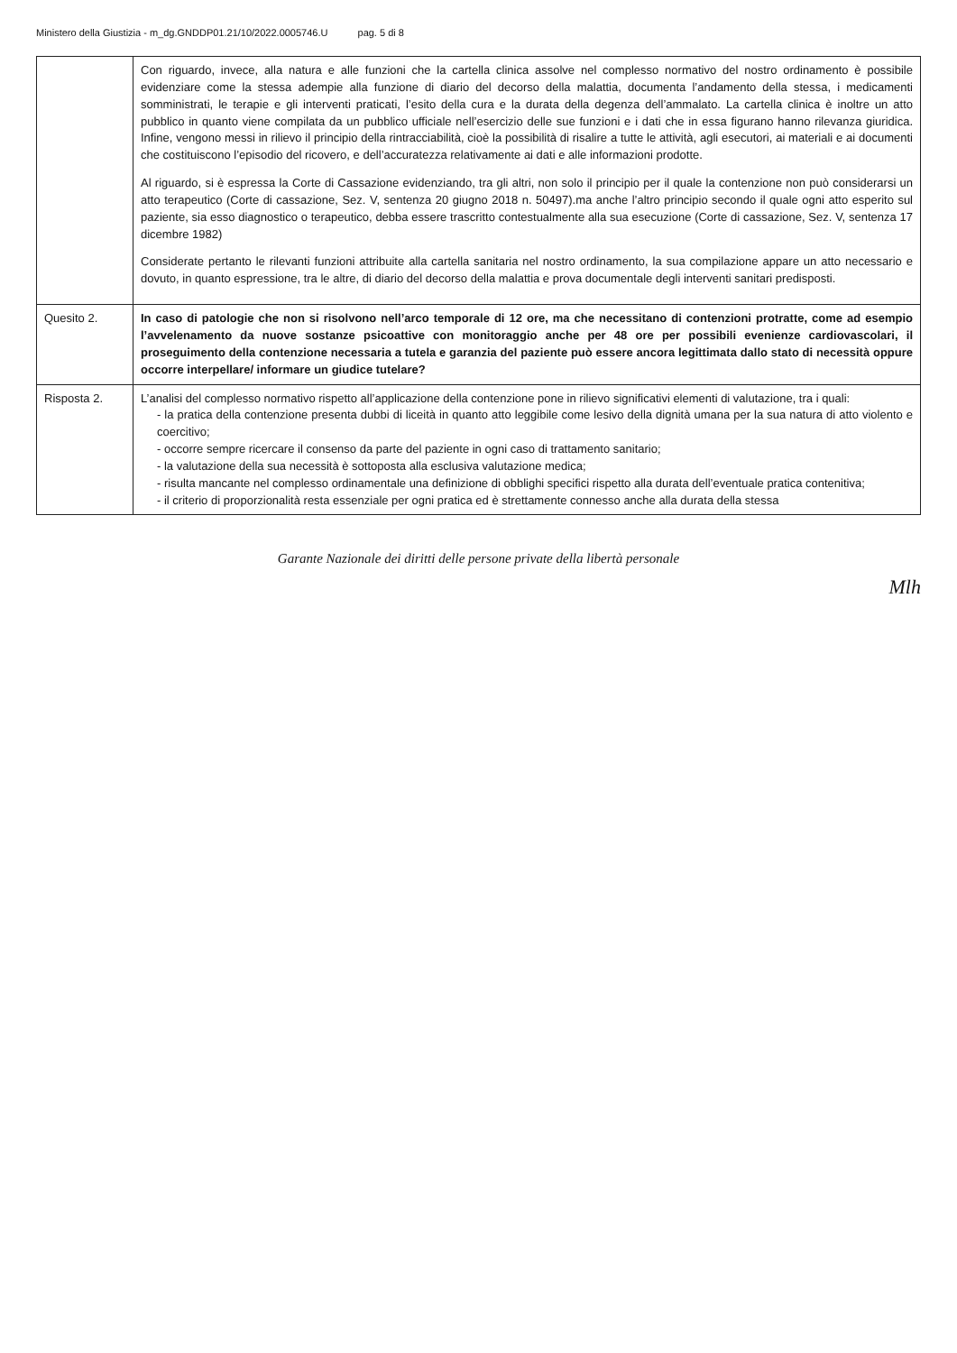Ministero della Giustizia - m_dg.GNDDP01.21/10/2022.0005746.U pag. 5 di 8
| | Con riguardo, invece, alla natura e alle funzioni che la cartella clinica assolve nel complesso normativo del nostro ordinamento è possibile evidenziare come la stessa adempie alla funzione di diario del decorso della malattia, documenta l’andamento della stessa, i medicamenti somministrati, le terapie e gli interventi praticati, l’esito della cura e la durata della degenza dell’ammalato. La cartella clinica è inoltre un atto pubblico in quanto viene compilata da un pubblico ufficiale nell’esercizio delle sue funzioni e i dati che in essa figurano hanno rilevanza giuridica. Infine, vengono messi in rilievo il principio della rintracciabilità, cioè la possibilità di risalire a tutte le attività, agli esecutori, ai materiali e ai documenti che costituiscono l’episodio del ricovero, e dell’accuratezza relativamente ai dati e alle informazioni prodotte. Al riguardo, si è espressa la Corte di Cassazione evidenziando, tra gli altri, non solo il principio per il quale la contenzione non può considerarsi un atto terapeutico (Corte di cassazione, Sez. V, sentenza 20 giugno 2018 n. 50497).ma anche l’altro principio secondo il quale ogni atto esperito sul paziente, sia esso diagnostico o terapeutico, debba essere trascritto contestualmente alla sua esecuzione (Corte di cassazione, Sez. V, sentenza 17 dicembre 1982) Considerate pertanto le rilevanti funzioni attribuite alla cartella sanitaria nel nostro ordinamento, la sua compilazione appare un atto necessario e dovuto, in quanto espressione, tra le altre, di diario del decorso della malattia e prova documentale degli interventi sanitari predisposti. |
| Quesito 2. | In caso di patologie che non si risolvono nell’arco temporale di 12 ore, ma che necessitano di contenzioni protratte, come ad esempio l’avvelenamento da nuove sostanze psicoattive con monitoraggio anche per 48 ore per possibili evenienze cardiovascolari, il proseguimento della contenzione necessaria a tutela e garanzia del paziente può essere ancora legittimata dallo stato di necessità oppure occorre interpellare/ informare un giudice tutelare? |
| Risposta 2. | L’analisi del complesso normativo rispetto all’applicazione della contenzione pone in rilievo significativi elementi di valutazione, tra i quali: - la pratica della contenzione presenta dubbi di liceità in quanto atto leggibile come lesivo della dignità umana per la sua natura di atto violento e coercitivo; - occorre sempre ricercare il consenso da parte del paziente in ogni caso di trattamento sanitario; - la valutazione della sua necessità è sottoposta alla esclusiva valutazione medica; - risulta mancante nel complesso ordinamentale una definizione di obblighi specifici rispetto alla durata dell’eventuale pratica contenitiva; - il criterio di proporzionalità resta essenziale per ogni pratica ed è strettamente connesso anche alla durata della stessa |
Garante Nazionale dei diritti delle persone private della libertà personale
Mlh